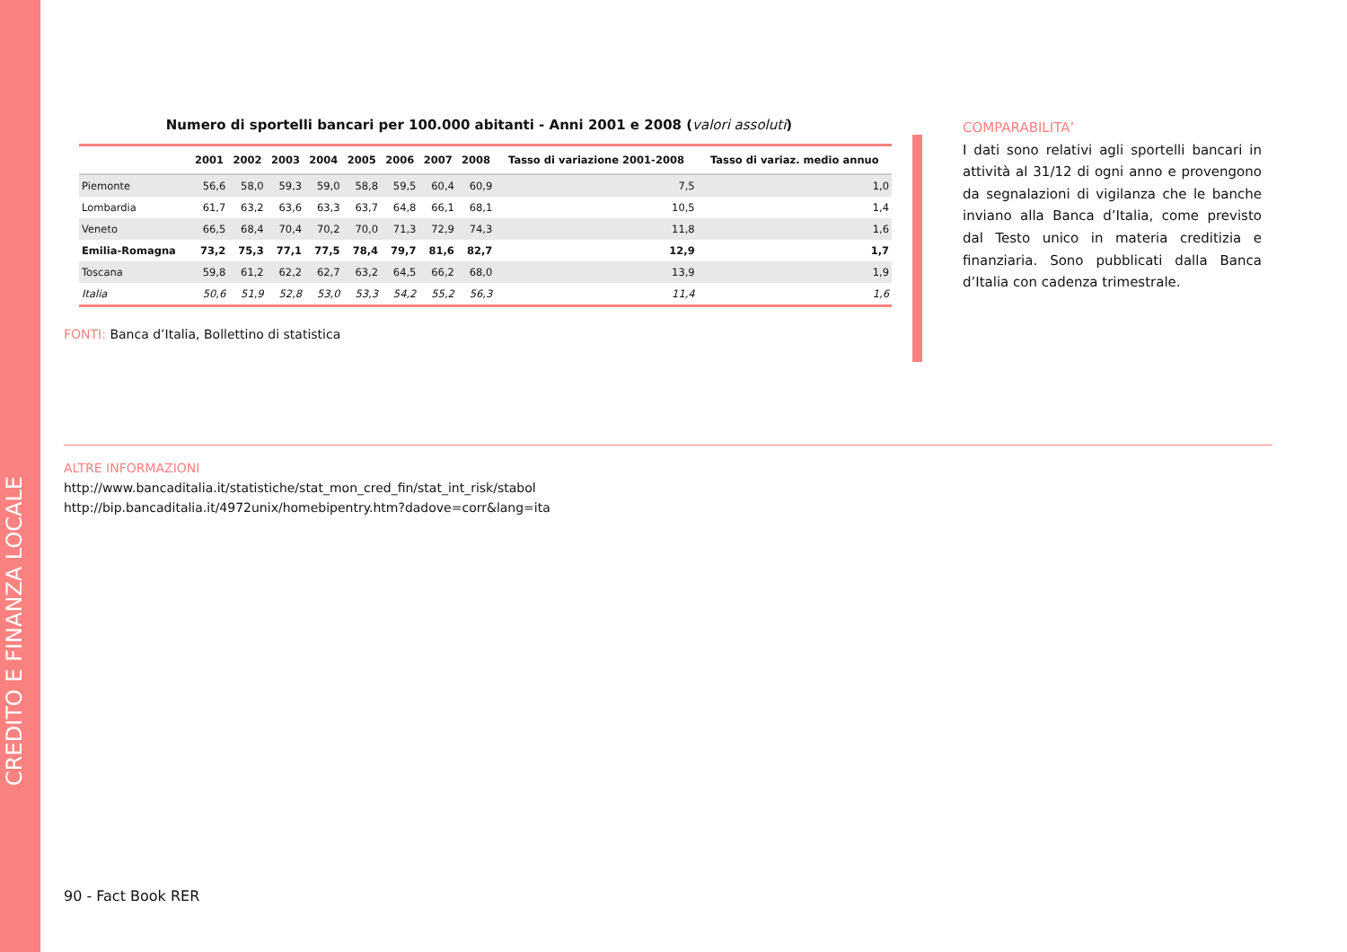CREDITO E FINANZA LOCALE
Numero di sportelli bancari per 100.000 abitanti - Anni 2001 e 2008 (valori assoluti)
| | 2001 | 2002 | 2003 | 2004 | 2005 | 2006 | 2007 | 2008 | Tasso di variazione 2001-2008 | Tasso di variaz. medio annuo |
| --- | --- | --- | --- | --- | --- | --- | --- | --- | --- | --- |
| Piemonte | 56,6 | 58,0 | 59,3 | 59,0 | 58,8 | 59,5 | 60,4 | 60,9 | 7,5 | 1,0 |
| Lombardia | 61,7 | 63,2 | 63,6 | 63,3 | 63,7 | 64,8 | 66,1 | 68,1 | 10,5 | 1,4 |
| Veneto | 66,5 | 68,4 | 70,4 | 70,2 | 70,0 | 71,3 | 72,9 | 74,3 | 11,8 | 1,6 |
| Emilia-Romagna | 73,2 | 75,3 | 77,1 | 77,5 | 78,4 | 79,7 | 81,6 | 82,7 | 12,9 | 1,7 |
| Toscana | 59,8 | 61,2 | 62,2 | 62,7 | 63,2 | 64,5 | 66,2 | 68,0 | 13,9 | 1,9 |
| Italia | 50,6 | 51,9 | 52,8 | 53,0 | 53,3 | 54,2 | 55,2 | 56,3 | 11,4 | 1,6 |
FONTI: Banca d’Italia, Bollettino di statistica
COMPARABILITA’
I dati sono relativi agli sportelli bancari in attività al 31/12 di ogni anno e provengono da segnalazioni di vigilanza che le banche inviano alla Banca d’Italia, come previsto dal Testo unico in materia creditizia e finanziaria. Sono pubblicati dalla Banca d’Italia con cadenza trimestrale.
ALTRE INFORMAZIONI
http://www.bancaditalia.it/statistiche/stat_mon_cred_fin/stat_int_risk/stabol
http://bip.bancaditalia.it/4972unix/homebipentry.htm?dadove=corr&lang=ita
90 - Fact Book RER